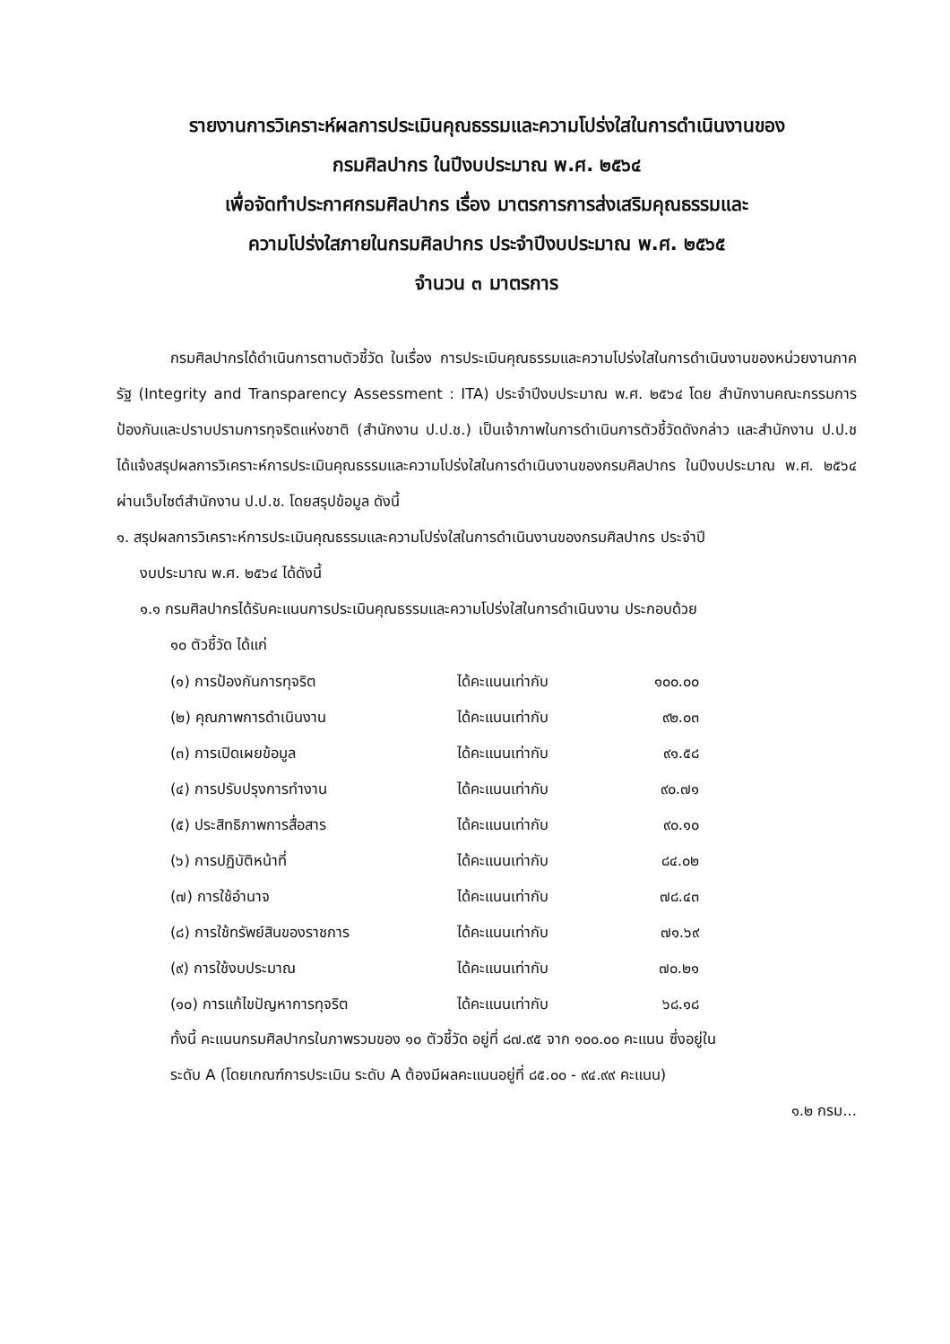รายงานการวิเคราะห์ผลการประเมินคุณธรรมและความโปร่งใสในการดำเนินงานของ
กรมศิลปากร ในปีงบประมาณ พ.ศ. ๒๕๖๔
เพื่อจัดทำประกาศกรมศิลปากร เรื่อง มาตรการการส่งเสริมคุณธรรมและ
ความโปร่งใสภายในกรมศิลปากร ประจำปีงบประมาณ พ.ศ. ๒๕๖๕
จำนวน ๓ มาตรการ
กรมศิลปากรได้ดำเนินการตามตัวชี้วัด ในเรื่อง การประเมินคุณธรรมและความโปร่งใสในการดำเนินงานของหน่วยงานภาครัฐ (Integrity and Transparency Assessment : ITA) ประจำปีงบประมาณ พ.ศ. ๒๕๖๔ โดย สำนักงานคณะกรรมการป้องกันและปราบปรามการทุจริตแห่งชาติ (สำนักงาน ป.ป.ช.) เป็นเจ้าภาพในการดำเนินการตัวชี้วัดดังกล่าว และสำนักงาน ป.ป.ช ได้แจ้งสรุปผลการวิเคราะห์การประเมินคุณธรรมและความโปร่งใสในการดำเนินงานของกรมศิลปากร ในปีงบประมาณ พ.ศ. ๒๕๖๔ ผ่านเว็บไซต์สำนักงาน ป.ป.ช. โดยสรุปข้อมูล ดังนี้
๑. สรุปผลการวิเคราะห์การประเมินคุณธรรมและความโปร่งใสในการดำเนินงานของกรมศิลปากร ประจำปี
งบประมาณ พ.ศ. ๒๕๖๔ ได้ดังนี้
๑.๑ กรมศิลปากรได้รับคะแนนการประเมินคุณธรรมและความโปร่งใสในการดำเนินงาน ประกอบด้วย
๑๐ ตัวชี้วัด ได้แก่
| (๑) การป้องกันการทุจริต | ได้คะแนนเท่ากับ | ๑๐๐.๐๐ |
| (๒) คุณภาพการดำเนินงาน | ได้คะแนนเท่ากับ | ๙๒.๐๓ |
| (๓) การเปิดเผยข้อมูล | ได้คะแนนเท่ากับ | ๙๑.๕๘ |
| (๔) การปรับปรุงการทำงาน | ได้คะแนนเท่ากับ | ๙๐.๗๑ |
| (๕) ประสิทธิภาพการสื่อสาร | ได้คะแนนเท่ากับ | ๙๐.๑๐ |
| (๖) การปฏิบัติหน้าที่ | ได้คะแนนเท่ากับ | ๘๔.๐๒ |
| (๗) การใช้อำนาจ | ได้คะแนนเท่ากับ | ๗๘.๔๓ |
| (๘) การใช้ทรัพย์สินของราชการ | ได้คะแนนเท่ากับ | ๗๑.๖๙ |
| (๙) การใช้งบประมาณ | ได้คะแนนเท่ากับ | ๗๐.๒๑ |
| (๑๐) การแก้ไขปัญหาการทุจริต | ได้คะแนนเท่ากับ | ๖๘.๑๘ |
ทั้งนี้ คะแนนกรมศิลปากรในภาพรวมของ ๑๐ ตัวชี้วัด อยู่ที่ ๘๗.๙๕ จาก ๑๐๐.๐๐ คะแนน ซึ่งอยู่ใน
ระดับ A (โดยเกณฑ์การประเมิน ระดับ A ต้องมีผลคะแนนอยู่ที่ ๘๕.๐๐ - ๙๔.๙๙ คะแนน)
๑.๒ กรม...